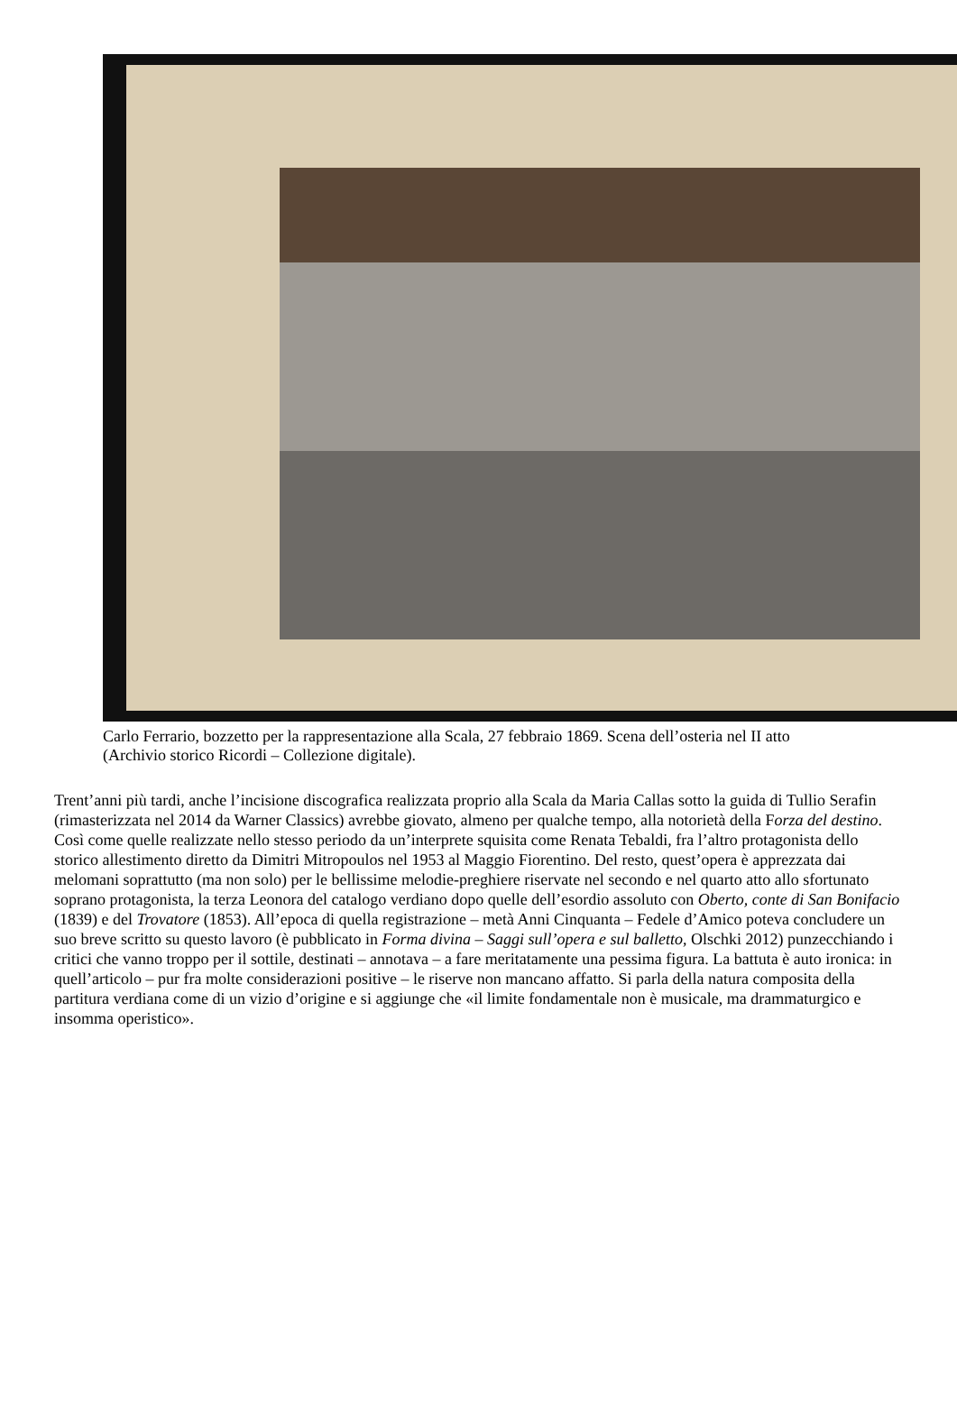Carlo Ferrario, bozzetto per la rappresentazione alla Scala, 27 febbraio 1869. Scena dell’osteria nel II atto (Archivio storico Ricordi – Collezione digitale).
Trent’anni più tardi, anche l’incisione discografica realizzata proprio alla Scala da Maria Callas sotto la guida di Tullio Serafin (rimasterizzata nel 2014 da Warner Classics) avrebbe giovato, almeno per qualche tempo, alla notorietà della Forza del destino. Così come quelle realizzate nello stesso periodo da un’interprete squisita come Renata Tebaldi, fra l’altro protagonista dello storico allestimento diretto da Dimitri Mitropoulos nel 1953 al Maggio Fiorentino. Del resto, quest’opera è apprezzata dai melomani soprattutto (ma non solo) per le bellissime melodie-preghiere riservate nel secondo e nel quarto atto allo sfortunato soprano protagonista, la terza Leonora del catalogo verdiano dopo quelle dell’esordio assoluto con Oberto, conte di San Bonifacio (1839) e del Trovatore (1853). All’epoca di quella registrazione – metà Anni Cinquanta – Fedele d’Amico poteva concludere un suo breve scritto su questo lavoro (è pubblicato in Forma divina – Saggi sull’opera e sul balletto, Olschki 2012) punzecchiando i critici che vanno troppo per il sottile, destinati – annotava – a fare meritatamente una pessima figura. La battuta è auto ironica: in quell’articolo – pur fra molte considerazioni positive – le riserve non mancano affatto. Si parla della natura composita della partitura verdiana come di un vizio d’origine e si aggiunge che «il limite fondamentale non è musicale, ma drammaturgico e insomma operistico».